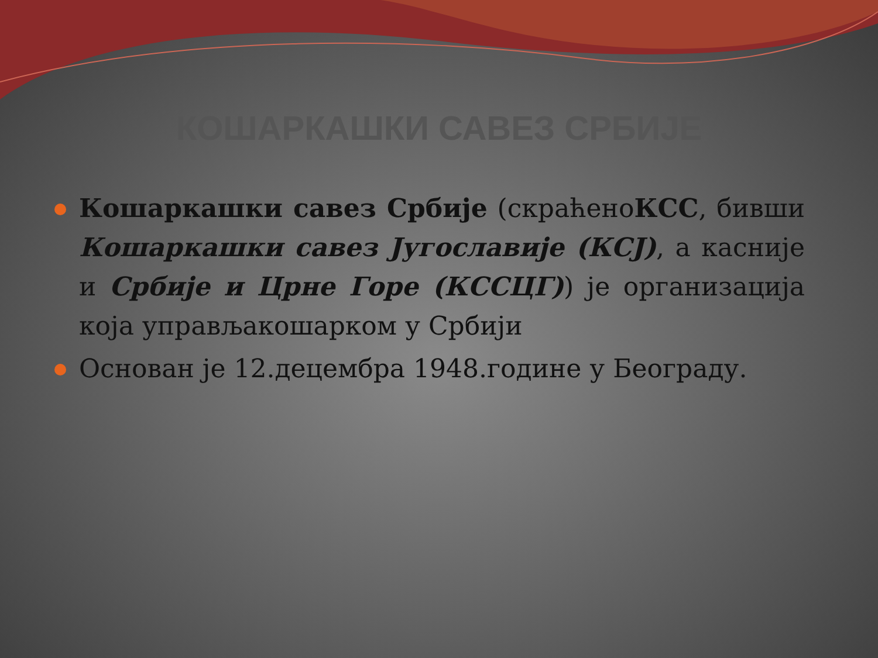КОШАРКАШКИ САВЕЗ СРБИЈЕ
Кошаркашки савез Србије (скраћеноКСС, бивши Кошаркашки савез Југославије (КСЈ), а касније и Србије и Црне Горе (КССЦГ)) је организација која управљакошарком у Србији
Основан је 12.децембра 1948.године у Београду.